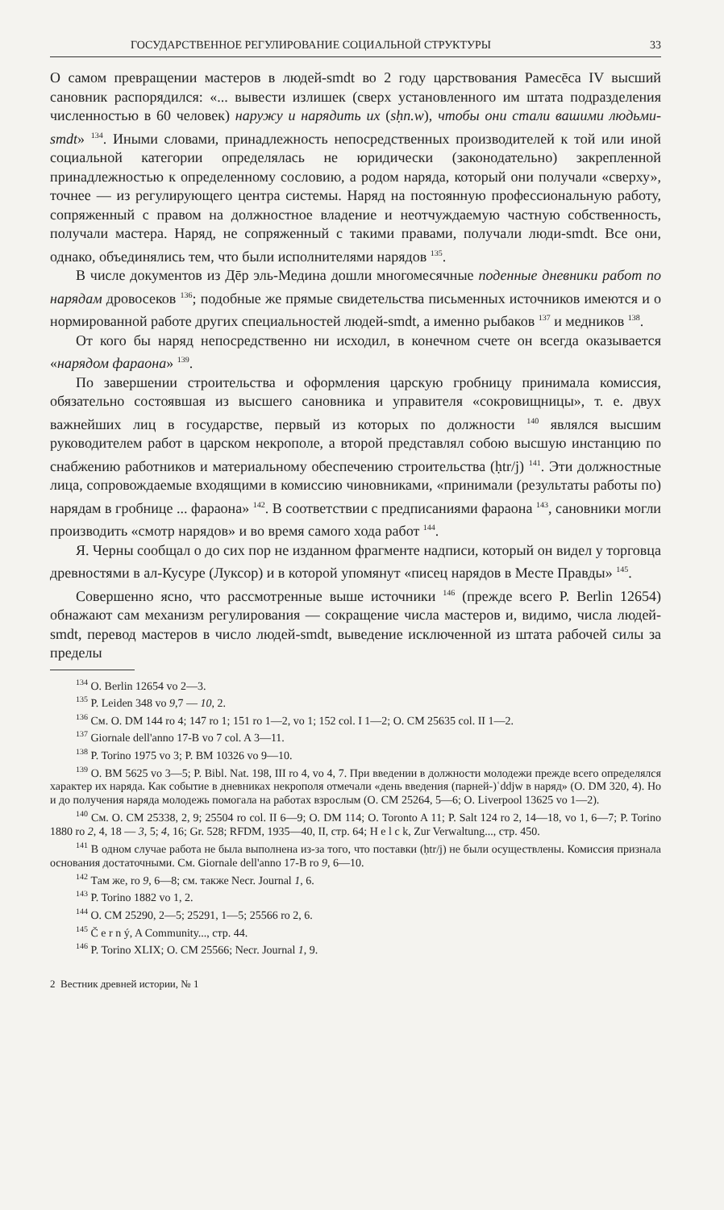ГОСУДАРСТВЕННОЕ РЕГУЛИРОВАНИЕ СОЦИАЛЬНОЙ СТРУКТУРЫ 33
О самом превращении мастеров в людей-smdt во 2 году царствования Рамесēса IV высший сановник распорядился: «... вывести излишек (сверх установленного им штата подразделения численностью в 60 человек) наружу и нарядить их (sḥn.w), чтобы они стали вашими людьми-smdt» <sup>134</sup>. Иными словами, принадлежность непосредственных производителей к той или иной социальной категории определялась не юридически (законодательно) закрепленной принадлежностью к определенному сословию, а родом наряда, который они получали «сверху», точнее — из регулирующего центра системы. Наряд на постоянную профессиональную работу, сопряженный с правом на должностное владение и неотчуждаемую частную собственность, получали мастера. Наряд, не сопряженный с такими правами, получали люди-smdt. Все они, однако, объединялись тем, что были исполнителями нарядов <sup>135</sup>.
В числе документов из Дēр эль-Медина дошли многомесячные поденные дневники работ по нарядам дровосеков <sup>136</sup>; подобные же прямые свидетельства письменных источников имеются и о нормированной работе других специальностей людей-smdt, а именно рыбаков <sup>137</sup> и медников <sup>138</sup>.
От кого бы наряд непосредственно ни исходил, в конечном счете он всегда оказывается «нарядом фараона» <sup>139</sup>.
По завершении строительства и оформления царскую гробницу принимала комиссия, обязательно состоявшая из высшего сановника и управителя «сокровищницы», т. е. двух важнейших лиц в государстве, первый из которых по должности <sup>140</sup> являлся высшим руководителем работ в царском некрополе, а второй представлял собою высшую инстанцию по снабжению работников и материальному обеспечению строительства (ḥtr/j) <sup>141</sup>. Эти должностные лица, сопровождаемые входящими в комиссию чиновниками, «принимали (результаты работы по) нарядам в гробнице ... фараона» <sup>142</sup>. В соответствии с предписаниями фараона <sup>143</sup>, сановники могли производить «смотр нарядов» и во время самого хода работ <sup>144</sup>.
Я. Черны сообщал о до сих пор не изданном фрагменте надписи, который он видел у торговца древностями в ал-Кусуре (Луксор) и в которой упомянут «писец нарядов в Месте Правды» <sup>145</sup>.
Совершенно ясно, что рассмотренные выше источники <sup>146</sup> (прежде всего P. Berlin 12654) обнажают сам механизм регулирования — сокращение числа мастеров и, видимо, числа людей-smdt, перевод мастеров в число людей-smdt, выведение исключенной из штата рабочей силы за пределы
<sup>134</sup> O. Berlin 12654 vo 2—3.
<sup>135</sup> P. Leiden 348 vo 9,7 — 10, 2.
<sup>136</sup> См. O. DM 144 ro 4; 147 ro 1; 151 ro 1—2, vo 1; 152 col. I 1—2; O. CM 25635 col. II 1—2.
<sup>137</sup> Giornale dell'anno 17-B vo 7 col. A 3—11.
<sup>138</sup> P. Torino 1975 vo 3; P. BM 10326 vo 9—10.
<sup>139</sup> O. BM 5625 vo 3—5; P. Bibl. Nat. 198, III ro 4, vo 4, 7. При введении в должности молодежи прежде всего определялся характер их наряда. Как событие в дневниках некрополя отмечали «день введения (парней-)ʿddjw в наряд» (O. DM 320, 4). Но и до получения наряда молодежь помогала на работах взрослым (O. CM 25264, 5—6; O. Liverpool 13625 vo 1—2).
<sup>140</sup> См. O. CM 25338, 2, 9; 25504 ro col. II 6—9; O. DM 114; O. Toronto A 11; P. Salt 124 ro 2, 14—18, vo 1, 6—7; P. Torino 1880 ro 2, 4, 18 — 3, 5; 4, 16; Gr. 528; RFDM, 1935—40, II, стр. 64; H e l c k, Zur Verwaltung..., стр. 450.
<sup>141</sup> В одном случае работа не была выполнена из-за того, что поставки (ḥtr/j) не были осуществлены. Комиссия признала основания достаточными. См. Giornale dell'anno 17-B ro 9, 6—10.
<sup>142</sup> Там же, ro 9, 6—8; см. также Necr. Journal 1, 6.
<sup>143</sup> P. Torino 1882 vo 1, 2.
<sup>144</sup> O. CM 25290, 2—5; 25291, 1—5; 25566 ro 2, 6.
<sup>145</sup> Č e r n ý, A Community..., стр. 44.
<sup>146</sup> P. Torino XLIX; O. CM 25566; Necr. Journal 1, 9.
2 Вестник древней истории, № 1